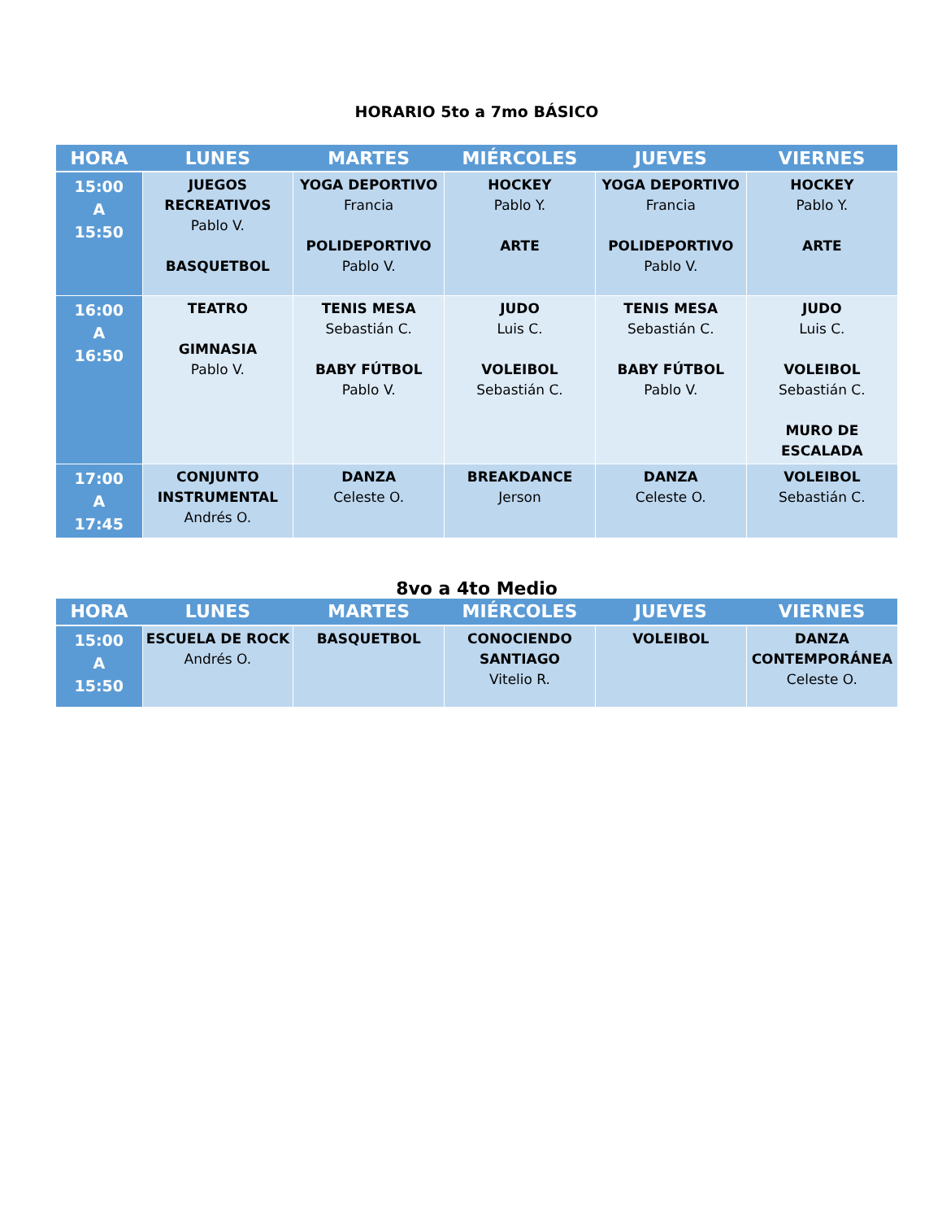HORARIO 5to a 7mo BÁSICO
| HORA | LUNES | MARTES | MIÉRCOLES | JUEVES | VIERNES |
| --- | --- | --- | --- | --- | --- |
| 15:00 A 15:50 | JUEGOS RECREATIVOS Pablo V. BASQUETBOL | YOGA DEPORTIVO Francia POLIDEPORTIVO Pablo V. | HOCKEY Pablo Y. ARTE | YOGA DEPORTIVO Francia POLIDEPORTIVO Pablo V. | HOCKEY Pablo Y. ARTE |
| 16:00 A 16:50 | TEATRO GIMNASIA Pablo V. | TENIS MESA Sebastián C. BABY FÚTBOL Pablo V. | JUDO Luis C. VOLEIBOL Sebastián C. | TENIS MESA Sebastián C. BABY FÚTBOL Pablo V. | JUDO Luis C. VOLEIBOL Sebastián C. MURO DE ESCALADA |
| 17:00 A 17:45 | CONJUNTO INSTRUMENTAL Andrés O. | DANZA Celeste O. | BREAKDANCE Jerson | DANZA Celeste O. | VOLEIBOL Sebastián C. |
8vo a 4to Medio
| HORA | LUNES | MARTES | MIÉRCOLES | JUEVES | VIERNES |
| --- | --- | --- | --- | --- | --- |
| 15:00 A 15:50 | ESCUELA DE ROCK Andrés O. | BASQUETBOL | CONOCIENDO SANTIAGO Vitelio R. | VOLEIBOL | DANZA CONTEMPORÁNEA Celeste O. |